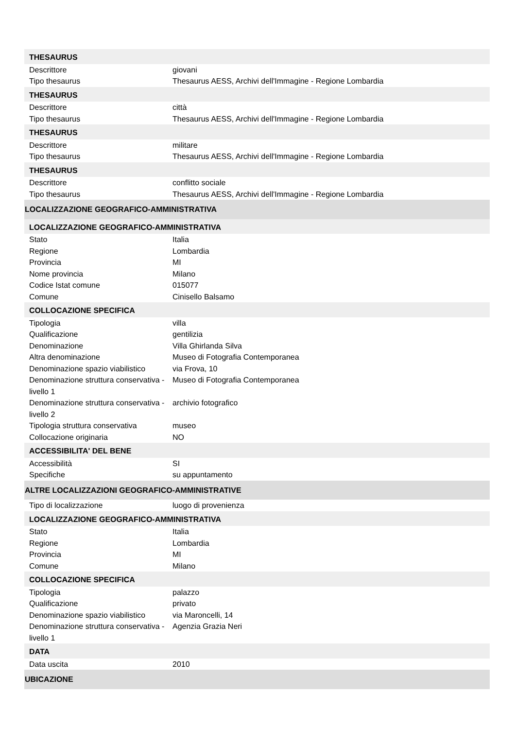| THESAURUS | |
| Descrittore | giovani |
| Tipo thesaurus | Thesaurus AESS, Archivi dell'Immagine - Regione Lombardia |
| THESAURUS | |
| Descrittore | città |
| Tipo thesaurus | Thesaurus AESS, Archivi dell'Immagine - Regione Lombardia |
| THESAURUS | |
| Descrittore | militare |
| Tipo thesaurus | Thesaurus AESS, Archivi dell'Immagine - Regione Lombardia |
| THESAURUS | |
| Descrittore | conflitto sociale |
| Tipo thesaurus | Thesaurus AESS, Archivi dell'Immagine - Regione Lombardia |
| LOCALIZZAZIONE GEOGRAFICO-AMMINISTRATIVA | |
| LOCALIZZAZIONE GEOGRAFICO-AMMINISTRATIVA | |
| Stato | Italia |
| Regione | Lombardia |
| Provincia | MI |
| Nome provincia | Milano |
| Codice Istat comune | 015077 |
| Comune | Cinisello Balsamo |
| COLLOCAZIONE SPECIFICA | |
| Tipologia | villa |
| Qualificazione | gentilizia |
| Denominazione | Villa Ghirlanda Silva |
| Altra denominazione | Museo di Fotografia Contemporanea |
| Denominazione spazio viabilistico | via Frova, 10 |
| Denominazione struttura conservativa - livello 1 | Museo di Fotografia Contemporanea |
| Denominazione struttura conservativa - livello 2 | archivio fotografico |
| Tipologia struttura conservativa | museo |
| Collocazione originaria | NO |
| ACCESSIBILITA' DEL BENE | |
| Accessibilità | SI |
| Specifiche | su appuntamento |
| ALTRE LOCALIZZAZIONI GEOGRAFICO-AMMINISTRATIVE | |
| Tipo di localizzazione | luogo di provenienza |
| LOCALIZZAZIONE GEOGRAFICO-AMMINISTRATIVA | |
| Stato | Italia |
| Regione | Lombardia |
| Provincia | MI |
| Comune | Milano |
| COLLOCAZIONE SPECIFICA | |
| Tipologia | palazzo |
| Qualificazione | privato |
| Denominazione spazio viabilistico | via Maroncelli, 14 |
| Denominazione struttura conservativa - livello 1 | Agenzia Grazia Neri |
| DATA | |
| Data uscita | 2010 |
| UBICAZIONE | |